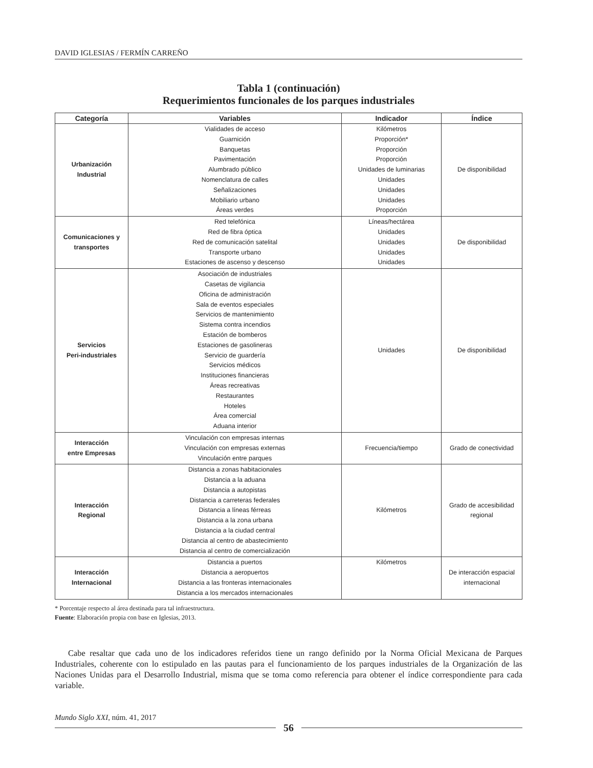DAVID IGLESIAS / FERMÍN CARREÑO
Tabla 1 (continuación)
Requerimientos funcionales de los parques industriales
| Categoría | Variables | Indicador | Índice |
| --- | --- | --- | --- |
| Urbanización Industrial | Vialidades de acceso Guarnición Banquetas Pavimentación Alumbrado público Nomenclatura de calles Señalizaciones Mobiliario urbano Áreas verdes | Kilómetros Proporción* Proporción Proporción Unidades de luminarias Unidades Unidades Unidades Proporción | De disponibilidad |
| Comunicaciones y transportes | Red telefónica Red de fibra óptica Red de comunicación satelital Transporte urbano Estaciones de ascenso y descenso | Líneas/hectárea Unidades Unidades Unidades Unidades | De disponibilidad |
| Servicios Peri-industriales | Asociación de industriales Casetas de vigilancia Oficina de administración Sala de eventos especiales Servicios de mantenimiento Sistema contra incendios Estación de bomberos Estaciones de gasolineras Servicio de guardería Servicios médicos Instituciones financieras Áreas recreativas Restaurantes Hoteles Área comercial Aduana interior | Unidades | De disponibilidad |
| Interacción entre Empresas | Vinculación con empresas internas Vinculación con empresas externas Vinculación entre parques | Frecuencia/tiempo | Grado de conectividad |
| Interacción Regional | Distancia a zonas habitacionales Distancia a la aduana Distancia a autopistas Distancia a carreteras federales Distancia a líneas férreas Distancia a la zona urbana Distancia a la ciudad central Distancia al centro de abastecimiento Distancia al centro de comercialización | Kilómetros | Grado de accesibilidad regional |
| Interacción Internacional | Distancia a puertos Distancia a aeropuertos Distancia a las fronteras internacionales Distancia a los mercados internacionales | Kilómetros | De interacción espacial internacional |
* Porcentaje respecto al área destinada para tal infraestructura.
Fuente: Elaboración propia con base en Iglesias, 2013.
Cabe resaltar que cada uno de los indicadores referidos tiene un rango definido por la Norma Oficial Mexicana de Parques Industriales, coherente con lo estipulado en las pautas para el funcionamiento de los parques industriales de la Organización de las Naciones Unidas para el Desarrollo Industrial, misma que se toma como referencia para obtener el índice correspondiente para cada variable.
Mundo Siglo XXI, núm. 41, 2017
56